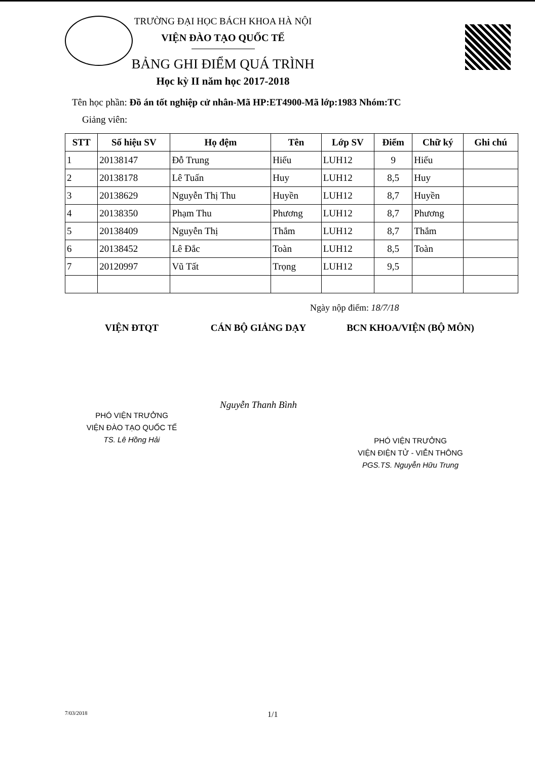TRƯỜNG ĐẠI HỌC BÁCH KHOA HÀ NỘI
VIỆN ĐÀO TẠO QUỐC TẾ
BẢNG GHI ĐIỂM QUÁ TRÌNH
Học kỳ II năm học 2017-2018
Tên học phần: Đồ án tốt nghiệp cử nhân-Mã HP:ET4900-Mã lớp:1983 Nhóm:TC
Giảng viên:
| STT | Số hiệu SV | Họ đệm | Tên | Lớp SV | Điểm | Chữ ký | Ghi chú |
| --- | --- | --- | --- | --- | --- | --- | --- |
| 1 | 20138147 | Đỗ Trung | Hiếu | LUH12 | 9 | Hiếu | |
| 2 | 20138178 | Lê Tuấn | Huy | LUH12 | 8,5 | Huy | |
| 3 | 20138629 | Nguyễn Thị Thu | Huyền | LUH12 | 8,7 | Huyền | |
| 4 | 20138350 | Phạm Thu | Phương | LUH12 | 8,7 | Phương | |
| 5 | 20138409 | Nguyễn Thị | Thắm | LUH12 | 8,7 | Thắm | |
| 6 | 20138452 | Lê Đắc | Toàn | LUH12 | 8,5 | Toàn | |
| 7 | 20120997 | Vũ Tất | Trọng | LUH12 | 9,5 | | |
Ngày nộp điểm: 18/7/18
VIỆN ĐTQT
PHÓ VIỆN TRƯỞNG
VIỆN ĐÀO TẠO QUỐC TẾ
TS. Lê Hồng Hải
CÁN BỘ GIẢNG DẠY
Nguyễn Thanh Bình
BCN KHOA/VIỆN (BỘ MÔN)
PHÓ VIỆN TRƯỞNG
VIỆN ĐIỆN TỬ - VIỄN THÔNG
PGS.TS. Nguyễn Hữu Trung
7/03/2018 1/1